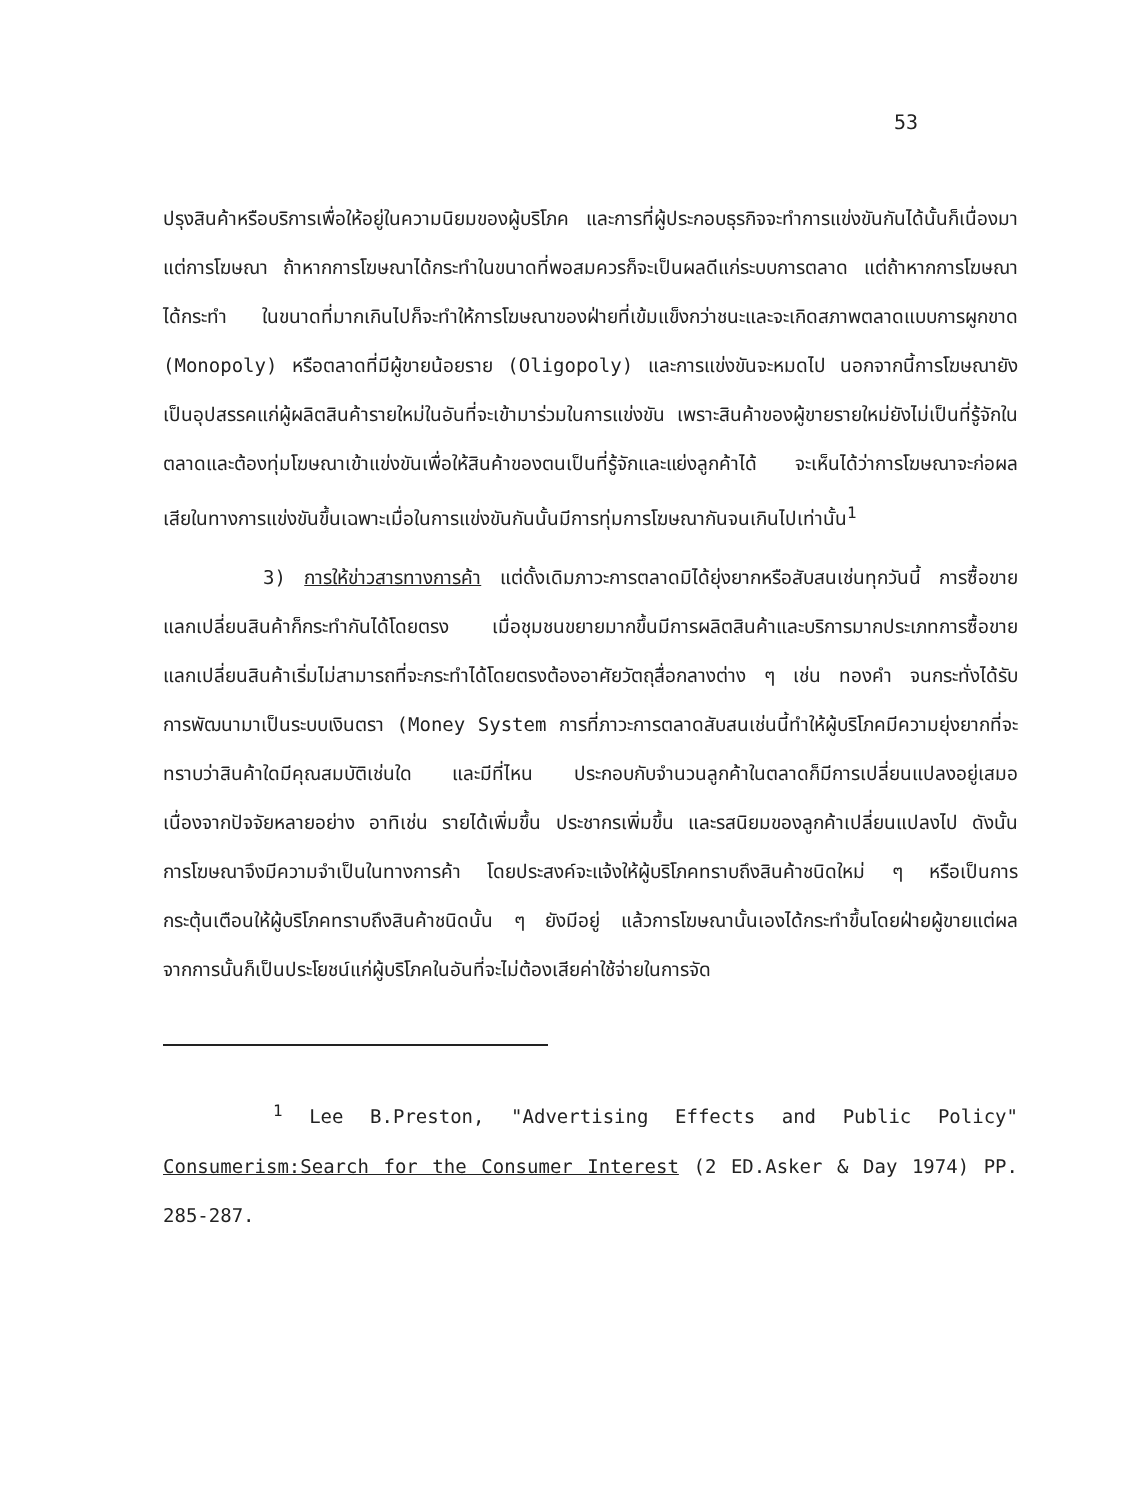53
ปรุงสินค้าหรือบริการเพื่อให้อยู่ในความนิยมของผู้บริโภค และการที่ผู้ประกอบธุรกิจจะทำการแข่งขันกันได้นั้นก็เนื่องมาแต่การโฆษณา ถ้าหากการโฆษณาได้กระทำในขนาดที่พอสมควรก็จะเป็นผลดีแก่ระบบการตลาด แต่ถ้าหากการโฆษณาได้กระทำ ในขนาดที่มากเกินไปก็จะทำให้การโฆษณาของฝ่ายที่เข้มแข็งกว่าชนะและจะเกิดสภาพตลาดแบบการผูกขาด (Monopoly) หรือตลาดที่มีผู้ขายน้อยราย (Oligopoly) และการแข่งขันจะหมดไป นอกจากนี้การโฆษณายังเป็นอุปสรรคแก่ผู้ผลิตสินค้ารายใหม่ในอันที่จะเข้ามาร่วมในการแข่งขัน เพราะสินค้าของผู้ขายรายใหม่ยังไม่เป็นที่รู้จักในตลาดและต้องทุ่มโฆษณาเข้าแข่งขันเพื่อให้สินค้าของตนเป็นที่รู้จักและแย่งลูกค้าได้ จะเห็นได้ว่าการโฆษณาจะก่อผลเสียในทางการแข่งขันขึ้นเฉพาะเมื่อในการแข่งขันกันนั้นมีการทุ่มการโฆษณากันจนเกินไปเท่านั้น<sup>1</sup>
3) การให้ข่าวสารทางการค้า แต่ดั้งเดิมภาวะการตลาดมิได้ยุ่งยากหรือสับสนเช่นทุกวันนี้ การซื้อขายแลกเปลี่ยนสินค้าก็กระทำกันได้โดยตรง เมื่อชุมชนขยายมากขึ้นมีการผลิตสินค้าและบริการมากประเภทการซื้อขายแลกเปลี่ยนสินค้าเริ่มไม่สามารถที่จะกระทำได้โดยตรงต้องอาศัยวัตถุสื่อกลางต่าง ๆ เช่น ทองคำ จนกระทั่งได้รับการพัฒนามาเป็นระบบเงินตรา (Money System การที่ภาวะการตลาดสับสนเช่นนี้ทำให้ผู้บริโภคมีความยุ่งยากที่จะทราบว่าสินค้าใดมีคุณสมบัติเช่นใด และมีที่ไหน ประกอบกับจำนวนลูกค้าในตลาดก็มีการเปลี่ยนแปลงอยู่เสมอ เนื่องจากปัจจัยหลายอย่าง อาทิเช่น รายได้เพิ่มขึ้น ประชากรเพิ่มขึ้น และรสนิยมของลูกค้าเปลี่ยนแปลงไป ดังนั้น การโฆษณาจึงมีความจำเป็นในทางการค้า โดยประสงค์จะแจ้งให้ผู้บริโภคทราบถึงสินค้าชนิดใหม่ ๆ หรือเป็นการกระตุ้นเตือนให้ผู้บริโภคทราบถึงสินค้าชนิดนั้น ๆ ยังมีอยู่ แล้วการโฆษณานั้นเองได้กระทำขึ้นโดยฝ่ายผู้ขายแต่ผลจากการนั้นก็เป็นประโยชน์แก่ผู้บริโภคในอันที่จะไม่ต้องเสียค่าใช้จ่ายในการจัด
<sup>1</sup> Lee B.Preston, "Advertising Effects and Public Policy" Consumerism:Search for the Consumer Interest (2 ED.Asker & Day 1974) PP. 285-287.